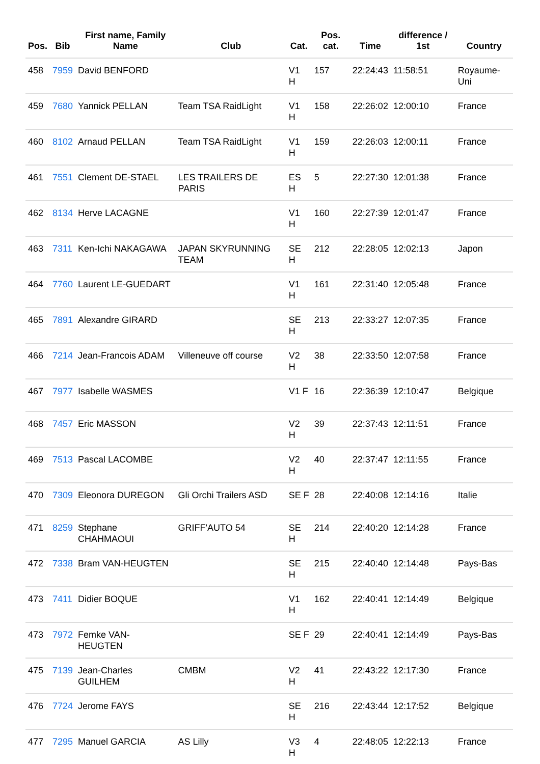| Pos. | Bib | First name, Family Name | Club | Cat. | Pos. cat. | Time | difference / 1st | Country |
| --- | --- | --- | --- | --- | --- | --- | --- | --- |
| 458 | 7959 | David BENFORD | | V1 H | 157 | 22:24:43 | 11:58:51 | Royaume-Uni |
| 459 | 7680 | Yannick PELLAN | Team TSA RaidLight | V1 H | 158 | 22:26:02 | 12:00:10 | France |
| 460 | 8102 | Arnaud PELLAN | Team TSA RaidLight | V1 H | 159 | 22:26:03 | 12:00:11 | France |
| 461 | 7551 | Clement DE-STAEL | LES TRAILERS DE PARIS | ES H | 5 | 22:27:30 | 12:01:38 | France |
| 462 | 8134 | Herve LACAGNE | | V1 H | 160 | 22:27:39 | 12:01:47 | France |
| 463 | 7311 | Ken-Ichi NAKAGAWA | JAPAN SKYRUNNING TEAM | SE H | 212 | 22:28:05 | 12:02:13 | Japon |
| 464 | 7760 | Laurent LE-GUEDART | | V1 H | 161 | 22:31:40 | 12:05:48 | France |
| 465 | 7891 | Alexandre GIRARD | | SE H | 213 | 22:33:27 | 12:07:35 | France |
| 466 | 7214 | Jean-Francois ADAM | Villeneuve off course | V2 H | 38 | 22:33:50 | 12:07:58 | France |
| 467 | 7977 | Isabelle WASMES | | V1 F | 16 | 22:36:39 | 12:10:47 | Belgique |
| 468 | 7457 | Eric MASSON | | V2 H | 39 | 22:37:43 | 12:11:51 | France |
| 469 | 7513 | Pascal LACOMBE | | V2 H | 40 | 22:37:47 | 12:11:55 | France |
| 470 | 7309 | Eleonora DUREGON | Gli Orchi Trailers ASD | SE F | 28 | 22:40:08 | 12:14:16 | Italie |
| 471 | 8259 | Stephane CHAHMAOUI | GRIFF'AUTO 54 | SE H | 214 | 22:40:20 | 12:14:28 | France |
| 472 | 7338 | Bram VAN-HEUGTEN | | SE H | 215 | 22:40:40 | 12:14:48 | Pays-Bas |
| 473 | 7411 | Didier BOQUE | | V1 H | 162 | 22:40:41 | 12:14:49 | Belgique |
| 473 | 7972 | Femke VAN-HEUGTEN | | SE F | 29 | 22:40:41 | 12:14:49 | Pays-Bas |
| 475 | 7139 | Jean-Charles GUILHEM | CMBM | V2 H | 41 | 22:43:22 | 12:17:30 | France |
| 476 | 7724 | Jerome FAYS | | SE H | 216 | 22:43:44 | 12:17:52 | Belgique |
| 477 | 7295 | Manuel GARCIA | AS Lilly | V3 H | 4 | 22:48:05 | 12:22:13 | France |